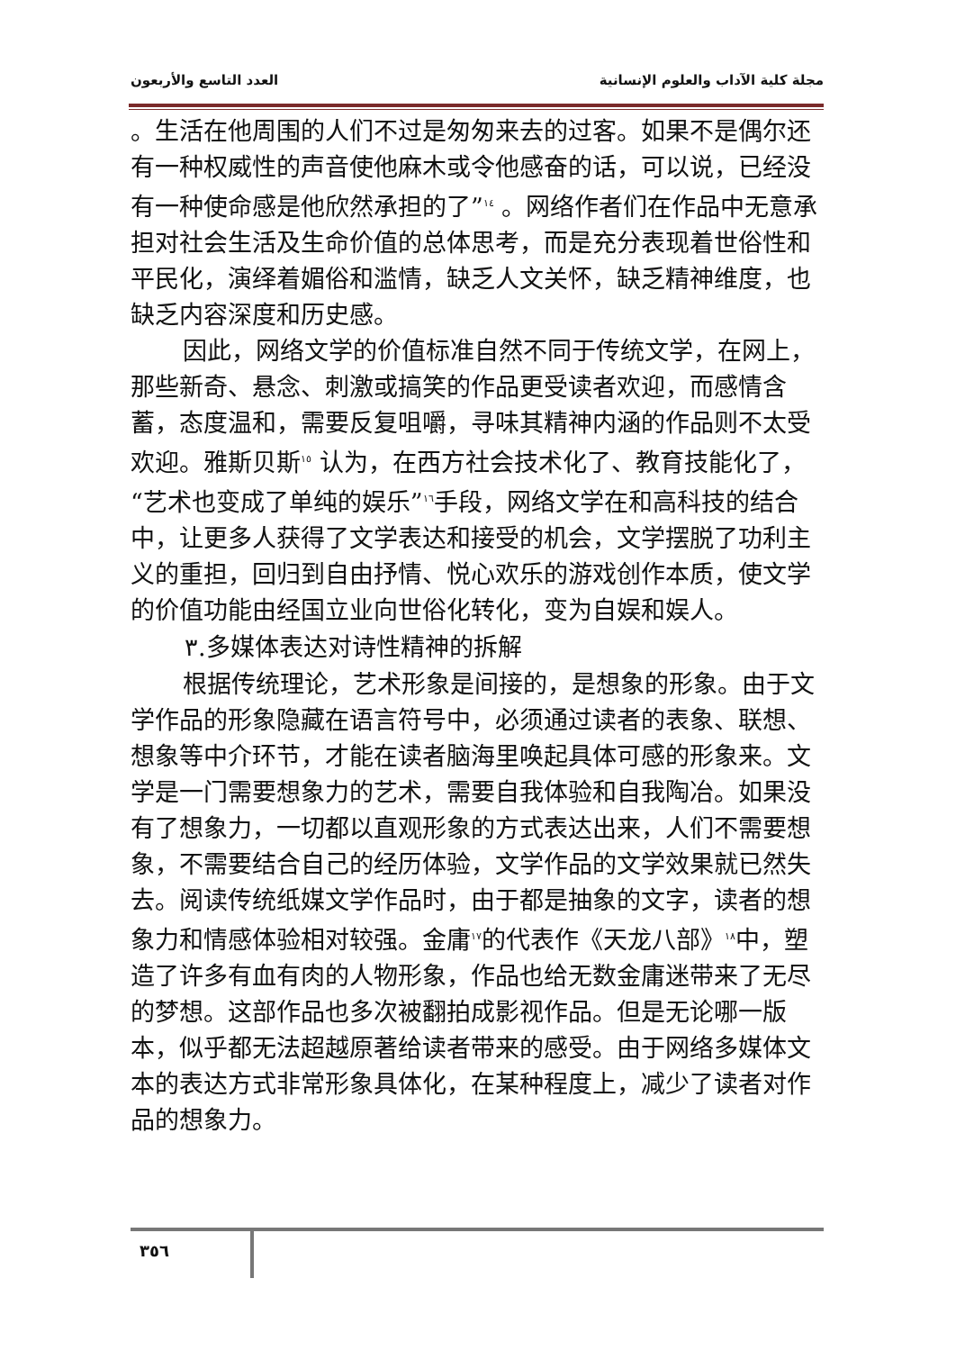العدد التاسع والأربعون مجلة كلية الآداب والعلوم الإنسانية
。生活在他周围的人们不过是匆匆来去的过客。如果不是偶尔还有一种权威性的声音使他麻木或令他感奋的话，可以说，已经没有一种使命感是他欣然承担的了”<sup>١٤</sup> 。网络作者们在作品中无意承担对社会生活及生命价值的总体思考，而是充分表现着世俗性和平民化，演绎着媚俗和滥情，缺乏人文关怀，缺乏精神维度，也缺乏内容深度和历史感。
因此，网络文学的价值标准自然不同于传统文学，在网上，那些新奇、悬念、刺激或搞笑的作品更受读者欢迎，而感情含蓄，态度温和，需要反复咀嚼，寻味其精神内涵的作品则不太受欢迎。雅斯贝斯<sup>١٥</sup> 认为，在西方社会技术化了、教育技能化了，“艺术也变成了单纯的娱乐”<sup>١٦</sup>手段，网络文学在和高科技的结合中，让更多人获得了文学表达和接受的机会，文学摆脱了功利主义的重担，回归到自由抒情、悦心欢乐的游戏创作本质，使文学的价值功能由经国立业向世俗化转化，变为自娱和娱人。
٣.多媒体表达对诗性精神的拆解
根据传统理论，艺术形象是间接的，是想象的形象。由于文学作品的形象隐藏在语言符号中，必须通过读者的表象、联想、想象等中介环节，才能在读者脑海里唤起具体可感的形象来。文学是一门需要想象力的艺术，需要自我体验和自我陶冶。如果没有了想象力，一切都以直观形象的方式表达出来，人们不需要想象，不需要结合自己的经历体验，文学作品的文学效果就已然失去。阅读传统纸媒文学作品时，由于都是抽象的文字，读者的想象力和情感体验相对较强。金庸<sup>١٧</sup>的代表作《天龙八部》<sup>١٨</sup>中，塑造了许多有血有肉的人物形象，作品也给无数金庸迷带来了无尽的梦想。这部作品也多次被翻拍成影视作品。但是无论哪一版本，似乎都无法超越原著给读者带来的感受。由于网络多媒体文本的表达方式非常形象具体化，在某种程度上，减少了读者对作品的想象力。
٣٥٦